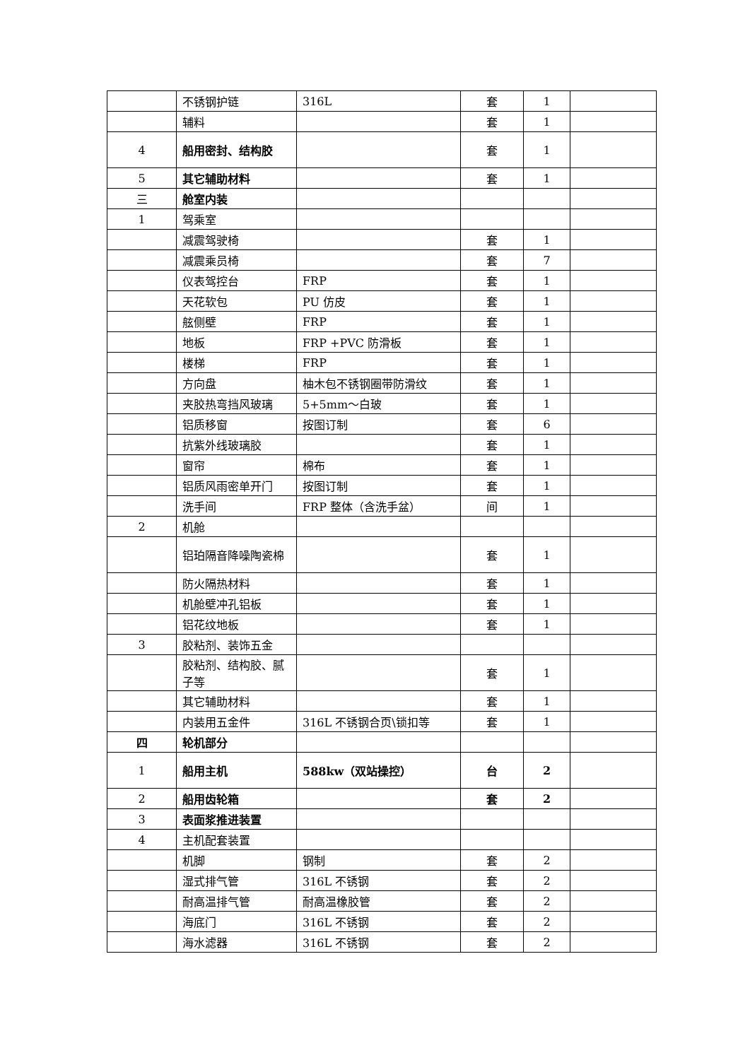| | 不锈钢护链 | 316L | 套 | 1 | |
| | 辅料 | | 套 | 1 | |
| 4 | 船用密封、结构胶 | | 套 | 1 | |
| 5 | 其它辅助材料 | | 套 | 1 | |
| 三 | 舱室内装 | | | | |
| 1 | 驾乘室 | | | | |
| | 减震驾驶椅 | | 套 | 1 | |
| | 减震乘员椅 | | 套 | 7 | |
| | 仪表驾控台 | FRP | 套 | 1 | |
| | 天花软包 | PU 仿皮 | 套 | 1 | |
| | 舷侧壁 | FRP | 套 | 1 | |
| | 地板 | FRP +PVC 防滑板 | 套 | 1 | |
| | 楼梯 | FRP | 套 | 1 | |
| | 方向盘 | 柚木包不锈钢圈带防滑纹 | 套 | 1 | |
| | 夹胶热弯挡风玻璃 | 5+5mm～白玻 | 套 | 1 | |
| | 铝质移窗 | 按图订制 | 套 | 6 | |
| | 抗紫外线玻璃胶 | | 套 | 1 | |
| | 窗帘 | 棉布 | 套 | 1 | |
| | 铝质风雨密单开门 | 按图订制 | 套 | 1 | |
| | 洗手间 | FRP 整体（含洗手盆） | 间 | 1 | |
| 2 | 机舱 | | | | |
| | 铝珀隔音降噪陶瓷棉 | | 套 | 1 | |
| | 防火隔热材料 | | 套 | 1 | |
| | 机舱壁冲孔铝板 | | 套 | 1 | |
| | 铝花纹地板 | | 套 | 1 | |
| 3 | 胶粘剂、装饰五金 | | | | |
| | 胶粘剂、结构胶、腻子等 | | 套 | 1 | |
| | 其它辅助材料 | | 套 | 1 | |
| | 内装用五金件 | 316L 不锈钢合页\锁扣等 | 套 | 1 | |
| 四 | 轮机部分 | | | | |
| 1 | 船用主机 | 588kw（双站操控） | 台 | 2 | |
| 2 | 船用齿轮箱 | | 套 | 2 | |
| 3 | 表面浆推进装置 | | | | |
| 4 | 主机配套装置 | | | | |
| | 机脚 | 钢制 | 套 | 2 | |
| | 湿式排气管 | 316L 不锈钢 | 套 | 2 | |
| | 耐高温排气管 | 耐高温橡胶管 | 套 | 2 | |
| | 海底门 | 316L 不锈钢 | 套 | 2 | |
| | 海水滤器 | 316L 不锈钢 | 套 | 2 | |